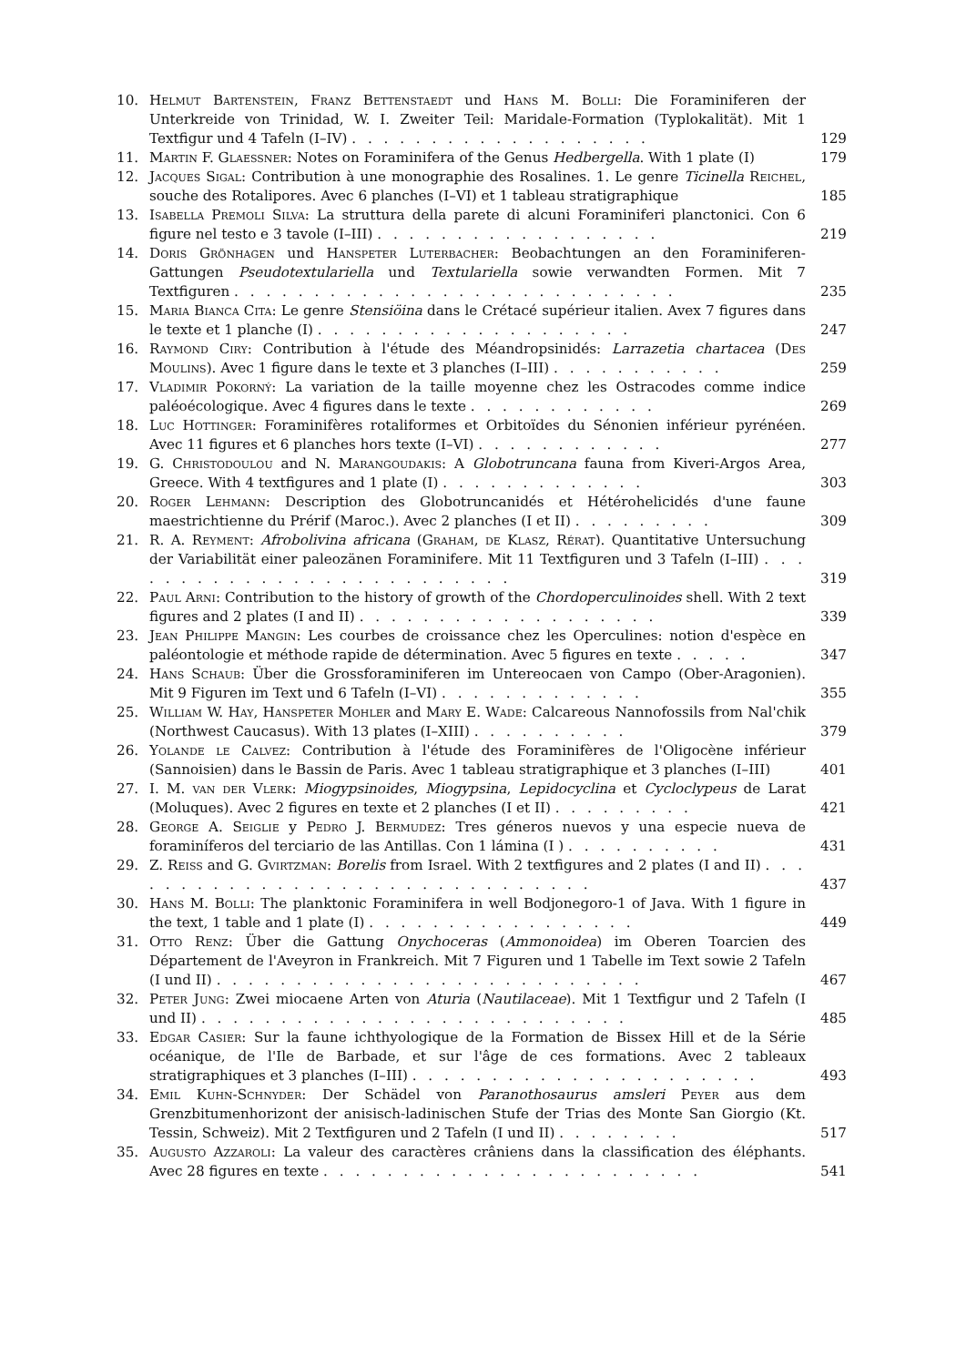10. Helmut Bartenstein, Franz Bettenstaedt und Hans M. Bolli: Die Foraminiferen der Unterkreide von Trinidad, W. I. Zweiter Teil: Maridale-Formation (Typlokalität). Mit 1 Textfigur und 4 Tafeln (I–IV) . . . . . . . . . . . . . . . . . . . 129
11. Martin F. Glaessner: Notes on Foraminifera of the Genus Hedbergella. With 1 plate (I) 179
12. Jacques Sigal: Contribution à une monographie des Rosalines. 1. Le genre Ticinella Reichel, souche des Rotalipores. Avec 6 planches (I–VI) et 1 tableau stratigraphique 185
13. Isabella Premoli Silva: La struttura della parete di alcuni Foraminiferi planctonici. Con 6 figure nel testo e 3 tavole (I–III) . . . . . . . . . . . . . . . . . . 219
14. Doris Grönhagen und Hanspeter Luterbacher: Beobachtungen an den Foraminiferen-Gattungen Pseudotextulariella und Textulariella sowie verwandten Formen. Mit 7 Textfiguren . . . . . . . . . . . . . . . . . . . . . . . . . . . . 235
15. Maria Bianca Cita: Le genre Stensiöina dans le Crétacé supérieur italien. Avex 7 figures dans le texte et 1 planche (I) . . . . . . . . . . . . . . . . . . . . 247
16. Raymond Ciry: Contribution à l'étude des Méandropsinidés: Larrazetia chartacea (Des Moulins). Avec 1 figure dans le texte et 3 planches (I–III) . . . . . . . . . . . 259
17. Vladimir Pokorný: La variation de la taille moyenne chez les Ostracodes comme indice paléoécologique. Avec 4 figures dans le texte . . . . . . . . . . . . 269
18. Luc Hottinger: Foraminifères rotaliformes et Orbitoïdes du Sénonien inférieur pyrénéen. Avec 11 figures et 6 planches hors texte (I–VI) . . . . . . . . . . . . 277
19. G. Christodoulou and N. Marangoudakis: A Globotruncana fauna from Kiveri-Argos Area, Greece. With 4 textfigures and 1 plate (I) . . . . . . . . . . . . . 303
20. Roger Lehmann: Description des Globotruncanidés et Hétérohelicidés d'une faune maestrichtienne du Prérif (Maroc.). Avec 2 planches (I et II) . . . . . . . . . 309
21. R. A. Reyment: Afrobolivina africana (Graham, de Klasz, Rérat). Quantitative Untersuchung der Variabilität einer paleozänen Foraminifere. Mit 11 Textfiguren und 3 Tafeln (I–III) . . . . . . . . . . . . . . . . . . . . . . . . . . 319
22. Paul Arni: Contribution to the history of growth of the Chordoperculinoides shell. With 2 text figures and 2 plates (I and II) . . . . . . . . . . . . . . . . . . . 339
23. Jean Philippe Mangin: Les courbes de croissance chez les Operculines: notion d'espèce en paléontologie et méthode rapide de détermination. Avec 5 figures en texte . . . . . 347
24. Hans Schaub: Über die Grossforaminiferen im Untereocaen von Campo (Ober-Aragonien). Mit 9 Figuren im Text und 6 Tafeln (I–VI) . . . . . . . . . . . . . 355
25. William W. Hay, Hanspeter Mohler and Mary E. Wade: Calcareous Nannofossils from Nal'chik (Northwest Caucasus). With 13 plates (I–XIII) . . . . . . . . . . 379
26. Yolande le Calvez: Contribution à l'étude des Foraminifères de l'Oligocène inférieur (Sannoisien) dans le Bassin de Paris. Avec 1 tableau stratigraphique et 3 planches (I–III) 401
27. I. M. van der Vlerk: Miogypsinoides, Miogypsina, Lepidocyclina et Cycloclypeus de Larat (Moluques). Avec 2 figures en texte et 2 planches (I et II) . . . . . . . . . 421
28. George A. Seiglie y Pedro J. Bermudez: Tres géneros nuevos y una especie nueva de foraminíferos del terciario de las Antillas. Con 1 lámina (I ) . . . . . . . . . . 431
29. Z. Reiss and G. Gvirtzman: Borelis from Israel. With 2 textfigures and 2 plates (I and II) . . . . . . . . . . . . . . . . . . . . . . . . . . . . . . . 437
30. Hans M. Bolli: The planktonic Foraminifera in well Bodjonegoro-1 of Java. With 1 figure in the text, 1 table and 1 plate (I) . . . . . . . . . . . . . . . . . 449
31. Otto Renz: Über die Gattung Onychoceras (Ammonoidea) im Oberen Toarcien des Département de l'Aveyron in Frankreich. Mit 7 Figuren und 1 Tabelle im Text sowie 2 Tafeln (I und II) . . . . . . . . . . . . . . . . . . . . . . . . . . . 467
32. Peter Jung: Zwei miocaene Arten von Aturia (Nautilaceae). Mit 1 Textfigur und 2 Tafeln (I und II) . . . . . . . . . . . . . . . . . . . . . . . . . . . 485
33. Edgar Casier: Sur la faune ichthyologique de la Formation de Bissex Hill et de la Série océanique, de l'Ile de Barbade, et sur l'âge de ces formations. Avec 2 tableaux stratigraphiques et 3 planches (I–III) . . . . . . . . . . . . . . . . . . . . . . 493
34. Emil Kuhn-Schnyder: Der Schädel von Paranothosaurus amsleri Peyer aus dem Grenzbitumenhorizont der anisisch-ladinischen Stufe der Trias des Monte San Giorgio (Kt. Tessin, Schweiz). Mit 2 Textfiguren und 2 Tafeln (I und II) . . . . . . . . 517
35. Augusto Azzaroli: La valeur des caractères crâniens dans la classification des éléphants. Avec 28 figures en texte . . . . . . . . . . . . . . . . . . . . . . . . 541